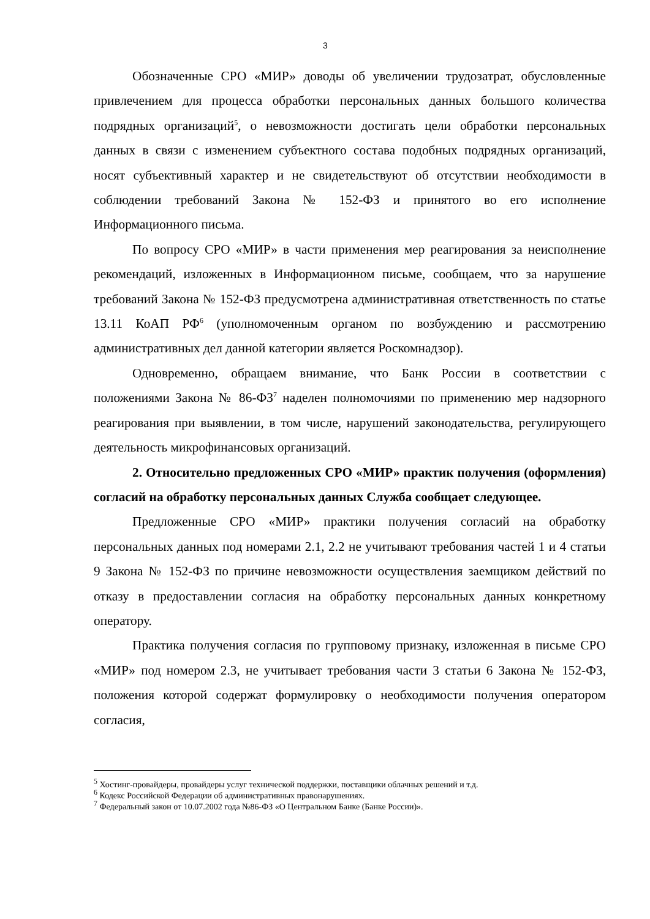3
Обозначенные СРО «МИР» доводы об увеличении трудозатрат, обусловленные привлечением для процесса обработки персональных данных большого количества подрядных организаций<sup>5</sup>, о невозможности достигать цели обработки персональных данных в связи с изменением субъектного состава подобных подрядных организаций, носят субъективный характер и не свидетельствуют об отсутствии необходимости в соблюдении требований Закона № 152-ФЗ и принятого во его исполнение Информационного письма.
По вопросу СРО «МИР» в части применения мер реагирования за неисполнение рекомендаций, изложенных в Информационном письме, сообщаем, что за нарушение требований Закона № 152-ФЗ предусмотрена административная ответственность по статье 13.11 КоАП РФ<sup>6</sup> (уполномоченным органом по возбуждению и рассмотрению административных дел данной категории является Роскомнадзор).
Одновременно, обращаем внимание, что Банк России в соответствии с положениями Закона № 86-ФЗ<sup>7</sup> наделен полномочиями по применению мер надзорного реагирования при выявлении, в том числе, нарушений законодательства, регулирующего деятельность микрофинансовых организаций.
2. Относительно предложенных СРО «МИР» практик получения (оформления) согласий на обработку персональных данных Служба сообщает следующее.
Предложенные СРО «МИР» практики получения согласий на обработку персональных данных под номерами 2.1, 2.2 не учитывают требования частей 1 и 4 статьи 9 Закона № 152-ФЗ по причине невозможности осуществления заемщиком действий по отказу в предоставлении согласия на обработку персональных данных конкретному оператору.
Практика получения согласия по групповому признаку, изложенная в письме СРО «МИР» под номером 2.3, не учитывает требования части 3 статьи 6 Закона № 152-ФЗ, положения которой содержат формулировку о необходимости получения оператором согласия,
<sup>5</sup> Хостинг-провайдеры, провайдеры услуг технической поддержки, поставщики облачных решений и т.д.
<sup>6</sup> Кодекс Российской Федерации об административных правонарушениях.
<sup>7</sup> Федеральный закон от 10.07.2002 года №86-ФЗ «О Центральном Банке (Банке России)».